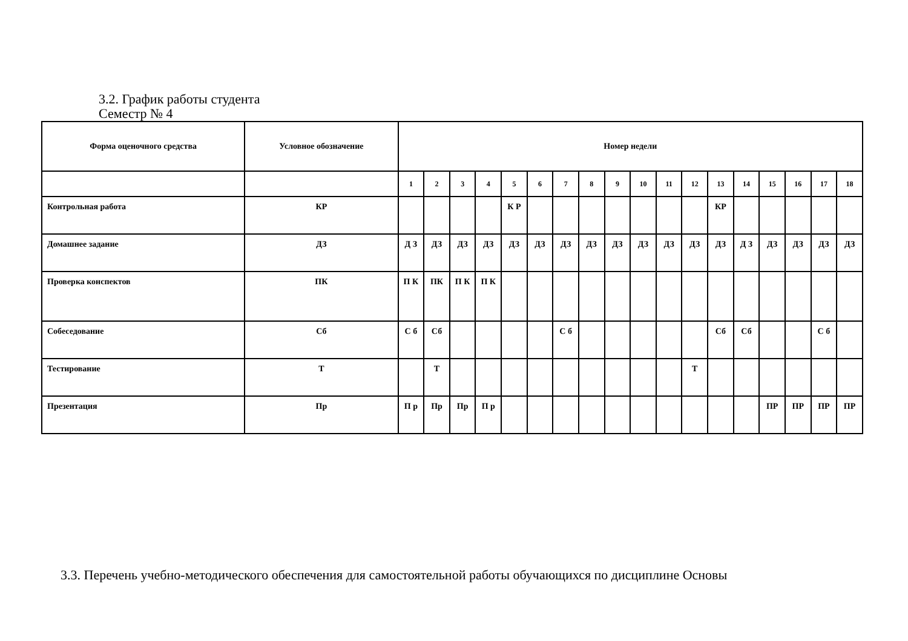3.2. График работы студента
Семестр № 4
| Форма оценочного средства | Условное обозначение | Номер недели | | | | | | | | | | | | | | | | | |
| --- | --- | --- | --- | --- | --- | --- | --- | --- | --- | --- | --- | --- | --- | --- | --- | --- | --- | --- | --- |
| | | 1 | 2 | 3 | 4 | 5 | 6 | 7 | 8 | 9 | 10 | 11 | 12 | 13 | 14 | 15 | 16 | 17 | 18 |
| Контрольная работа | КР | | | | | К Р | | | | | | | | КР | | | | | |
| Домашнее задание | ДЗ | Д З | ДЗ | ДЗ | ДЗ | ДЗ | ДЗ | ДЗ | ДЗ | ДЗ | ДЗ | ДЗ | ДЗ | ДЗ | Д З | ДЗ | ДЗ | ДЗ | ДЗ |
| Проверка конспектов | ПК | П К | ПК | П К | П К | | | | | | | | | | | | | | |
| Собеседование | Сб | С б | Сб | | | | | С б | | | | | | Сб | Сб | | | С б | |
| Тестирование | Т | | Т | | | | | | | | | | Т | | | | | | |
| Презентация | Пр | П р | Пр | Пр | П р | | | | | | | | | | | ПР | ПР | ПР | ПР |
3.3. Перечень учебно-методического обеспечения для самостоятельной работы обучающихся по дисциплине Основы